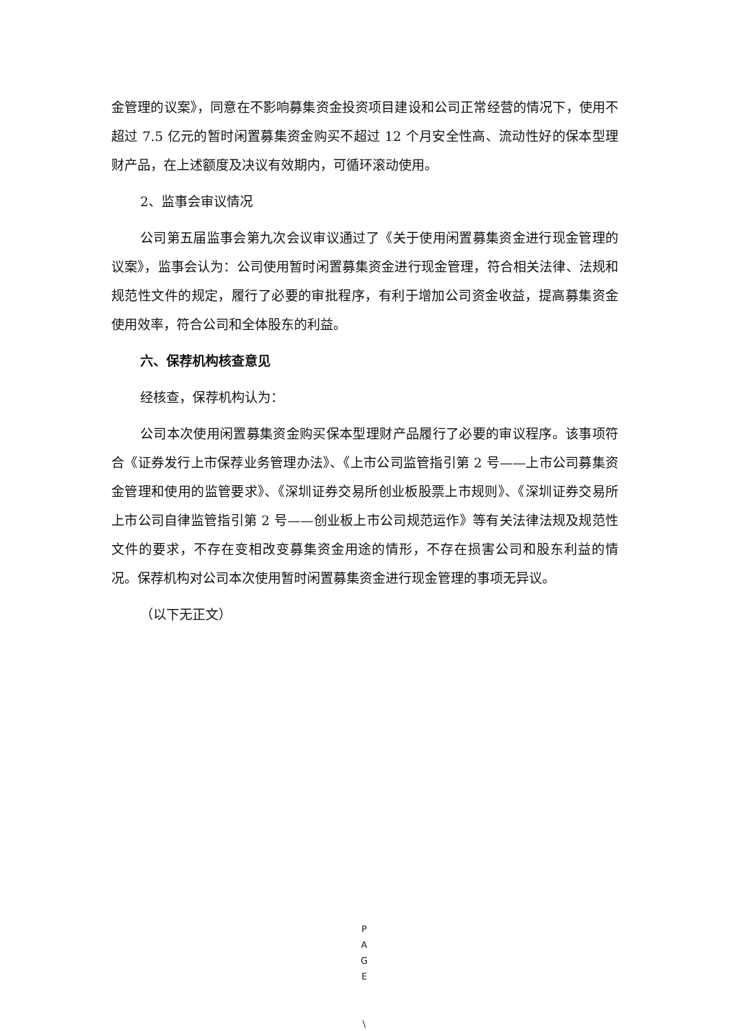金管理的议案》，同意在不影响募集资金投资项目建设和公司正常经营的情况下，使用不超过 7.5 亿元的暂时闲置募集资金购买不超过 12 个月安全性高、流动性好的保本型理财产品，在上述额度及决议有效期内，可循环滚动使用。
2、监事会审议情况
公司第五届监事会第九次会议审议通过了《关于使用闲置募集资金进行现金管理的议案》，监事会认为：公司使用暂时闲置募集资金进行现金管理，符合相关法律、法规和规范性文件的规定，履行了必要的审批程序，有利于增加公司资金收益，提高募集资金使用效率，符合公司和全体股东的利益。
六、保荐机构核查意见
经核查，保荐机构认为：
公司本次使用闲置募集资金购买保本型理财产品履行了必要的审议程序。该事项符合《证券发行上市保荐业务管理办法》、《上市公司监管指引第 2 号——上市公司募集资金管理和使用的监管要求》、《深圳证券交易所创业板股票上市规则》、《深圳证券交易所上市公司自律监管指引第 2 号——创业板上市公司规范运作》等有关法律法规及规范性文件的要求，不存在变相改变募集资金用途的情形，不存在损害公司和股东利益的情况。保荐机构对公司本次使用暂时闲置募集资金进行现金管理的事项无异议。
（以下无正文）
P
A
G
E
\